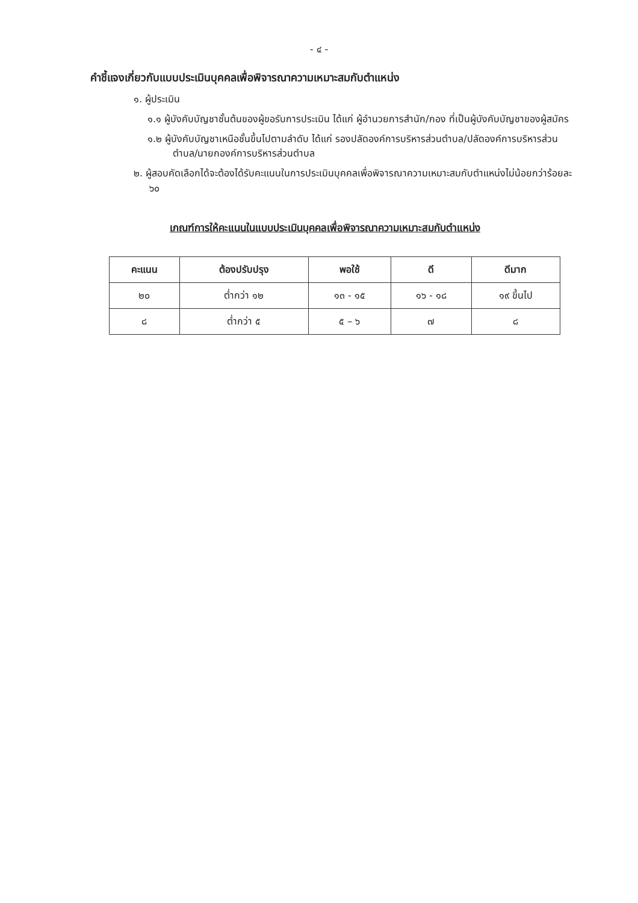- ๔ -
คำชี้แจงเกี่ยวกับแบบประเมินบุคคลเพื่อพิจารณาความเหมาะสมกับตำแหน่ง
๑. ผู้ประเมิน
๑.๑ ผู้บังคับบัญชาชั้นต้นของผู้ขอรับการประเมิน ได้แก่ ผู้อำนวยการสำนัก/กอง ที่เป็นผู้บังคับบัญชาของผู้สมัคร
๑.๒ ผู้บังคับบัญชาเหนือชั้นขึ้นไปตามลำดับ ได้แก่ รองปลัดองค์การบริหารส่วนตำบล/ปลัดองค์การบริหารส่วนตำบล/นายกองค์การบริหารส่วนตำบล
๒. ผู้สอบคัดเลือกได้จะต้องได้รับคะแนนในการประเมินบุคคลเพื่อพิจารณาความเหมาะสมกับตำแหน่งไม่น้อยกว่าร้อยละ ๖๐
เกณฑ์การให้คะแนนในแบบประเมินบุคคลเพื่อพิจารณาความเหมาะสมกับตำแหน่ง
| คะแนน | ต้องปรับปรุง | พอใช้ | ดี | ดีมาก |
| --- | --- | --- | --- | --- |
| ๒๐ | ต่ำกว่า ๑๒ | ๑๓ - ๑๕ | ๑๖ - ๑๘ | ๑๙ ขึ้นไป |
| ๘ | ต่ำกว่า ๕ | ๕ – ๖ | ๗ | ๘ |